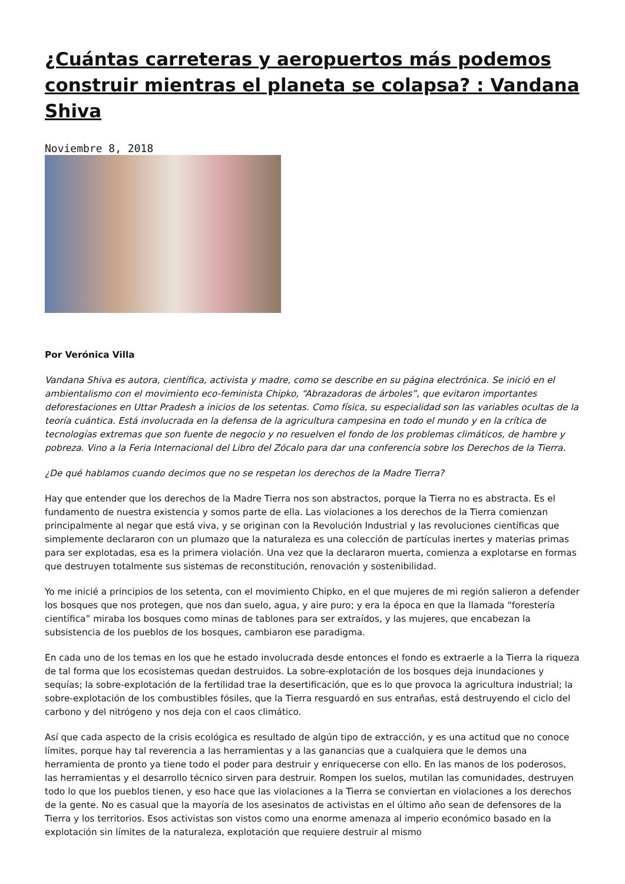¿Cuántas carreteras y aeropuertos más podemos construir mientras el planeta se colapsa? : Vandana Shiva
Noviembre 8, 2018
Por Verónica Villa
Vandana Shiva es autora, científica, activista y madre, como se describe en su página electrónica. Se inició en el ambientalismo con el movimiento eco-feminista Chipko, “Abrazadoras de árboles”, que evitaron importantes deforestaciones en Uttar Pradesh a inicios de los setentas. Como física, su especialidad son las variables ocultas de la teoría cuántica. Está involucrada en la defensa de la agricultura campesina en todo el mundo y en la crítica de tecnologías extremas que son fuente de negocio y no resuelven el fondo de los problemas climáticos, de hambre y pobreza. Vino a la Feria Internacional del Libro del Zócalo para dar una conferencia sobre los Derechos de la Tierra.
¿De qué hablamos cuando decimos que no se respetan los derechos de la Madre Tierra?
Hay que entender que los derechos de la Madre Tierra nos son abstractos, porque la Tierra no es abstracta. Es el fundamento de nuestra existencia y somos parte de ella. Las violaciones a los derechos de la Tierra comienzan principalmente al negar que está viva, y se originan con la Revolución Industrial y las revoluciones científicas que simplemente declararon con un plumazo que la naturaleza es una colección de partículas inertes y materias primas para ser explotadas, esa es la primera violación. Una vez que la declararon muerta, comienza a explotarse en formas que destruyen totalmente sus sistemas de reconstitución, renovación y sostenibilidad.
Yo me inicié a principios de los setenta, con el movimiento Chipko, en el que mujeres de mi región salieron a defender los bosques que nos protegen, que nos dan suelo, agua, y aire puro; y era la época en que la llamada “forestería científica” miraba los bosques como minas de tablones para ser extraídos, y las mujeres, que encabezan la subsistencia de los pueblos de los bosques, cambiaron ese paradigma.
En cada uno de los temas en los que he estado involucrada desde entonces el fondo es extraerle a la Tierra la riqueza de tal forma que los ecosistemas quedan destruidos. La sobre-explotación de los bosques deja inundaciones y sequías; la sobre-explotación de la fertilidad trae la desertificación, que es lo que provoca la agricultura industrial; la sobre-explotación de los combustibles fósiles, que la Tierra resguardó en sus entrañas, está destruyendo el ciclo del carbono y del nitrógeno y nos deja con el caos climático.
Así que cada aspecto de la crisis ecológica es resultado de algún tipo de extracción, y es una actitud que no conoce límites, porque hay tal reverencia a las herramientas y a las ganancias que a cualquiera que le demos una herramienta de pronto ya tiene todo el poder para destruir y enriquecerse con ello. En las manos de los poderosos, las herramientas y el desarrollo técnico sirven para destruir. Rompen los suelos, mutilan las comunidades, destruyen todo lo que los pueblos tienen, y eso hace que las violaciones a la Tierra se conviertan en violaciones a los derechos de la gente. No es casual que la mayoría de los asesinatos de activistas en el último año sean de defensores de la Tierra y los territorios. Esos activistas son vistos como una enorme amenaza al imperio económico basado en la explotación sin límites de la naturaleza, explotación que requiere destruir al mismo